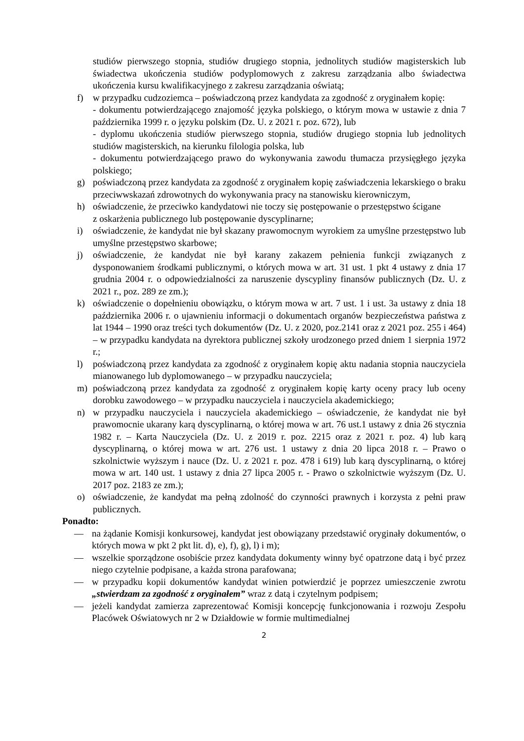studiów pierwszego stopnia, studiów drugiego stopnia, jednolitych studiów magisterskich lub świadectwa ukończenia studiów podyplomowych z zakresu zarządzania albo świadectwa ukończenia kursu kwalifikacyjnego z zakresu zarządzania oświatą;
f) w przypadku cudzoziemca – poświadczoną przez kandydata za zgodność z oryginałem kopię:
- dokumentu potwierdzającego znajomość języka polskiego, o którym mowa w ustawie z dnia 7 października 1999 r. o języku polskim (Dz. U. z 2021 r. poz. 672), lub
- dyplomu ukończenia studiów pierwszego stopnia, studiów drugiego stopnia lub jednolitych studiów magisterskich, na kierunku filologia polska, lub
- dokumentu potwierdzającego prawo do wykonywania zawodu tłumacza przysięgłego języka polskiego;
g) poświadczoną przez kandydata za zgodność z oryginałem kopię zaświadczenia lekarskiego o braku przeciwwskazań zdrowotnych do wykonywania pracy na stanowisku kierowniczym,
h) oświadczenie, że przeciwko kandydatowi nie toczy się postępowanie o przestępstwo ścigane
z oskarżenia publicznego lub postępowanie dyscyplinarne;
i) oświadczenie, że kandydat nie był skazany prawomocnym wyrokiem za umyślne przestępstwo lub umyślne przestępstwo skarbowe;
j) oświadczenie, że kandydat nie był karany zakazem pełnienia funkcji związanych z dysponowaniem środkami publicznymi, o których mowa w art. 31 ust. 1 pkt 4 ustawy z dnia 17 grudnia 2004 r. o odpowiedzialności za naruszenie dyscypliny finansów publicznych (Dz. U. z 2021 r., poz. 289 ze zm.);
k) oświadczenie o dopełnieniu obowiązku, o którym mowa w art. 7 ust. 1 i ust. 3a ustawy z dnia 18 października 2006 r. o ujawnieniu informacji o dokumentach organów bezpieczeństwa państwa z lat 1944 – 1990 oraz treści tych dokumentów (Dz. U. z 2020, poz.2141 oraz z 2021 poz. 255 i 464) – w przypadku kandydata na dyrektora publicznej szkoły urodzonego przed dniem 1 sierpnia 1972 r.;
l) poświadczoną przez kandydata za zgodność z oryginałem kopię aktu nadania stopnia nauczyciela mianowanego lub dyplomowanego – w przypadku nauczyciela;
m) poświadczoną przez kandydata za zgodność z oryginałem kopię karty oceny pracy lub oceny dorobku zawodowego – w przypadku nauczyciela i nauczyciela akademickiego;
n) w przypadku nauczyciela i nauczyciela akademickiego – oświadczenie, że kandydat nie był prawomocnie ukarany karą dyscyplinarną, o której mowa w art. 76 ust.1 ustawy z dnia 26 stycznia 1982 r. – Karta Nauczyciela (Dz. U. z 2019 r. poz. 2215 oraz z 2021 r. poz. 4) lub karą dyscyplinarną, o której mowa w art. 276 ust. 1 ustawy z dnia 20 lipca 2018 r. – Prawo o szkolnictwie wyższym i nauce (Dz. U. z 2021 r. poz. 478 i 619) lub karą dyscyplinarną, o której mowa w art. 140 ust. 1 ustawy z dnia 27 lipca 2005 r. - Prawo o szkolnictwie wyższym (Dz. U. 2017 poz. 2183 ze zm.);
o) oświadczenie, że kandydat ma pełną zdolność do czynności prawnych i korzysta z pełni praw publicznych.
Ponadto:
— na żądanie Komisji konkursowej, kandydat jest obowiązany przedstawić oryginały dokumentów, o których mowa w pkt 2 pkt lit. d), e), f), g), l) i m);
— wszelkie sporządzone osobiście przez kandydata dokumenty winny być opatrzone datą i być przez niego czytelnie podpisane, a każda strona parafowana;
— w przypadku kopii dokumentów kandydat winien potwierdzić je poprzez umieszczenie zwrotu „stwierdzam za zgodność z oryginałem” wraz z datą i czytelnym podpisem;
— jeżeli kandydat zamierza zaprezentować Komisji koncepcję funkcjonowania i rozwoju Zespołu Placówek Oświatowych nr 2 w Działdowie w formie multimedialnej
2